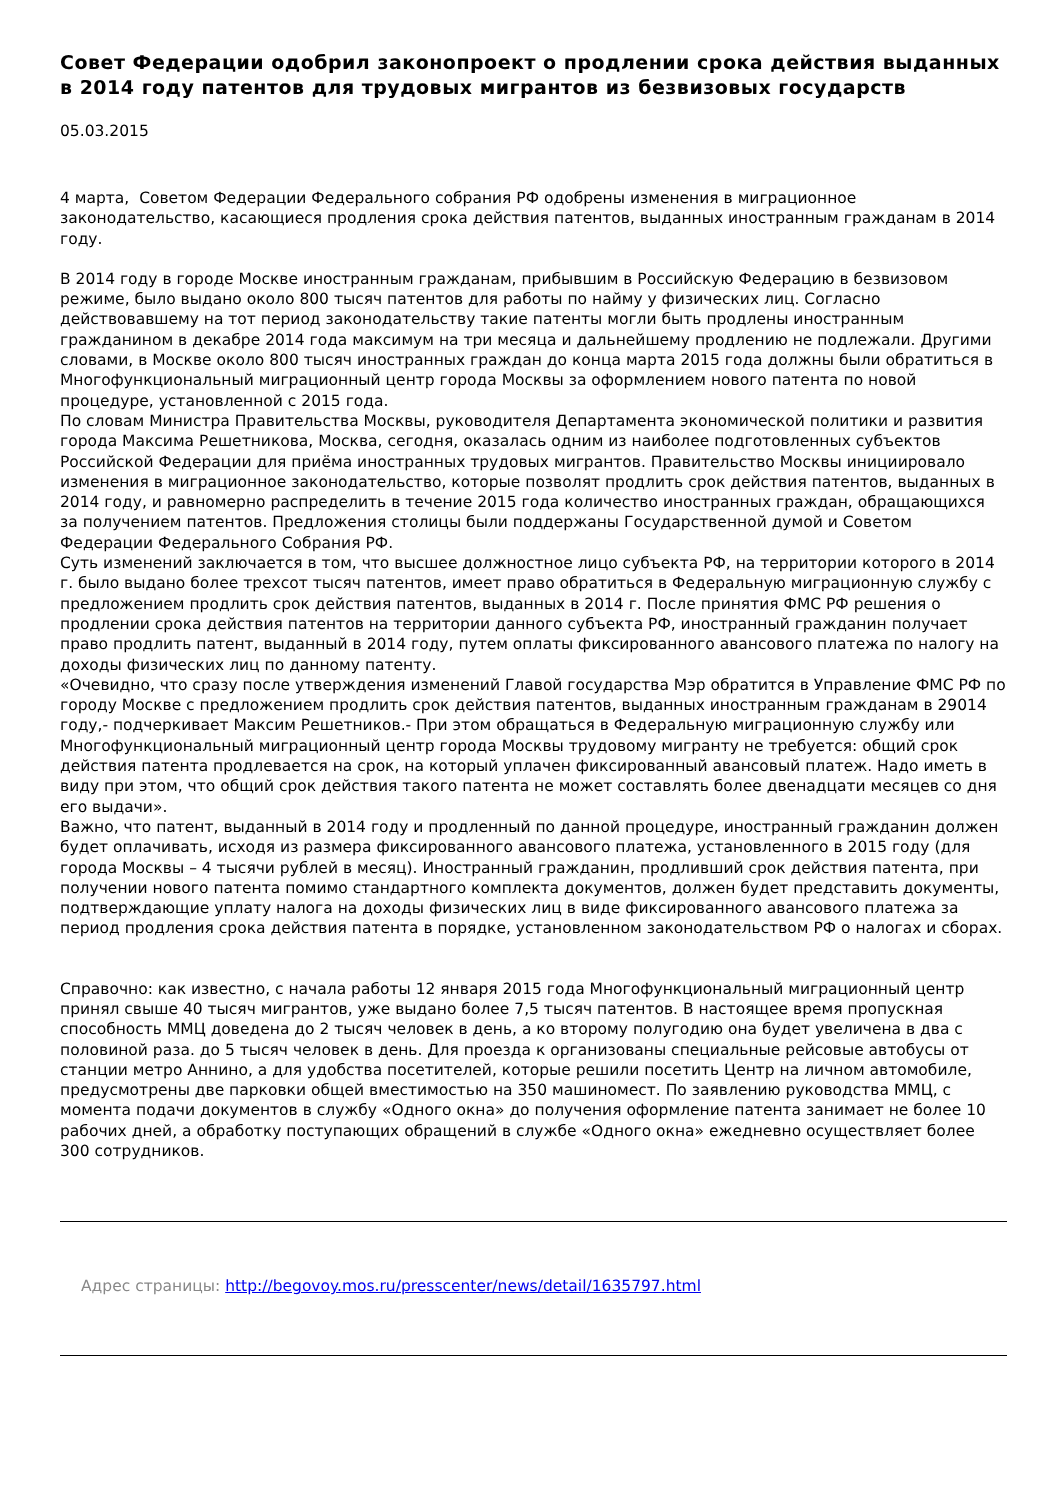Совет Федерации одобрил законопроект о продлении срока действия выданных в 2014 году патентов для трудовых мигрантов из безвизовых государств
05.03.2015
4 марта, Советом Федерации Федерального собрания РФ одобрены изменения в миграционное законодательство, касающиеся продления срока действия патентов, выданных иностранным гражданам в 2014 году.
В 2014 году в городе Москве иностранным гражданам, прибывшим в Российскую Федерацию в безвизовом режиме, было выдано около 800 тысяч патентов для работы по найму у физических лиц. Согласно действовавшему на тот период законодательству такие патенты могли быть продлены иностранным гражданином в декабре 2014 года максимум на три месяца и дальнейшему продлению не подлежали. Другими словами, в Москве около 800 тысяч иностранных граждан до конца марта 2015 года должны были обратиться в Многофункциональный миграционный центр города Москвы за оформлением нового патента по новой процедуре, установленной с 2015 года.
По словам Министра Правительства Москвы, руководителя Департамента экономической политики и развития города Максима Решетникова, Москва, сегодня, оказалась одним из наиболее подготовленных субъектов Российской Федерации для приёма иностранных трудовых мигрантов. Правительство Москвы инициировало изменения в миграционное законодательство, которые позволят продлить срок действия патентов, выданных в 2014 году, и равномерно распределить в течение 2015 года количество иностранных граждан, обращающихся за получением патентов. Предложения столицы были поддержаны Государственной думой и Советом Федерации Федерального Собрания РФ.
Суть изменений заключается в том, что высшее должностное лицо субъекта РФ, на территории которого в 2014 г. было выдано более трехсот тысяч патентов, имеет право обратиться в Федеральную миграционную службу с предложением продлить срок действия патентов, выданных в 2014 г. После принятия ФМС РФ решения о продлении срока действия патентов на территории данного субъекта РФ, иностранный гражданин получает право продлить патент, выданный в 2014 году, путем оплаты фиксированного авансового платежа по налогу на доходы физических лиц по данному патенту.
«Очевидно, что сразу после утверждения изменений Главой государства Мэр обратится в Управление ФМС РФ по городу Москве с предложением продлить срок действия патентов, выданных иностранным гражданам в 29014 году,- подчеркивает Максим Решетников.- При этом обращаться в Федеральную миграционную службу или Многофункциональный миграционный центр города Москвы трудовому мигранту не требуется: общий срок действия патента продлевается на срок, на который уплачен фиксированный авансовый платеж. Надо иметь в виду при этом, что общий срок действия такого патента не может составлять более двенадцати месяцев со дня его выдачи».
Важно, что патент, выданный в 2014 году и продленный по данной процедуре, иностранный гражданин должен будет оплачивать, исходя из размера фиксированного авансового платежа, установленного в 2015 году (для города Москвы – 4 тысячи рублей в месяц). Иностранный гражданин, продливший срок действия патента, при получении нового патента помимо стандартного комплекта документов, должен будет представить документы, подтверждающие уплату налога на доходы физических лиц в виде фиксированного авансового платежа за период продления срока действия патента в порядке, установленном законодательством РФ о налогах и сборах.
Справочно: как известно, с начала работы 12 января 2015 года Многофункциональный миграционный центр принял свыше 40 тысяч мигрантов, уже выдано более 7,5 тысяч патентов. В настоящее время пропускная способность ММЦ доведена до 2 тысяч человек в день, а ко второму полугодию она будет увеличена в два с половиной раза. до 5 тысяч человек в день. Для проезда к организованы специальные рейсовые автобусы от станции метро Аннино, а для удобства посетителей, которые решили посетить Центр на личном автомобиле, предусмотрены две парковки общей вместимостью на 350 машиномест. По заявлению руководства ММЦ, с момента подачи документов в службу «Одного окна» до получения оформление патента занимает не более 10 рабочих дней, а обработку поступающих обращений в службе «Одного окна» ежедневно осуществляет более 300 сотрудников.
Адрес страницы: http://begovoy.mos.ru/presscenter/news/detail/1635797.html